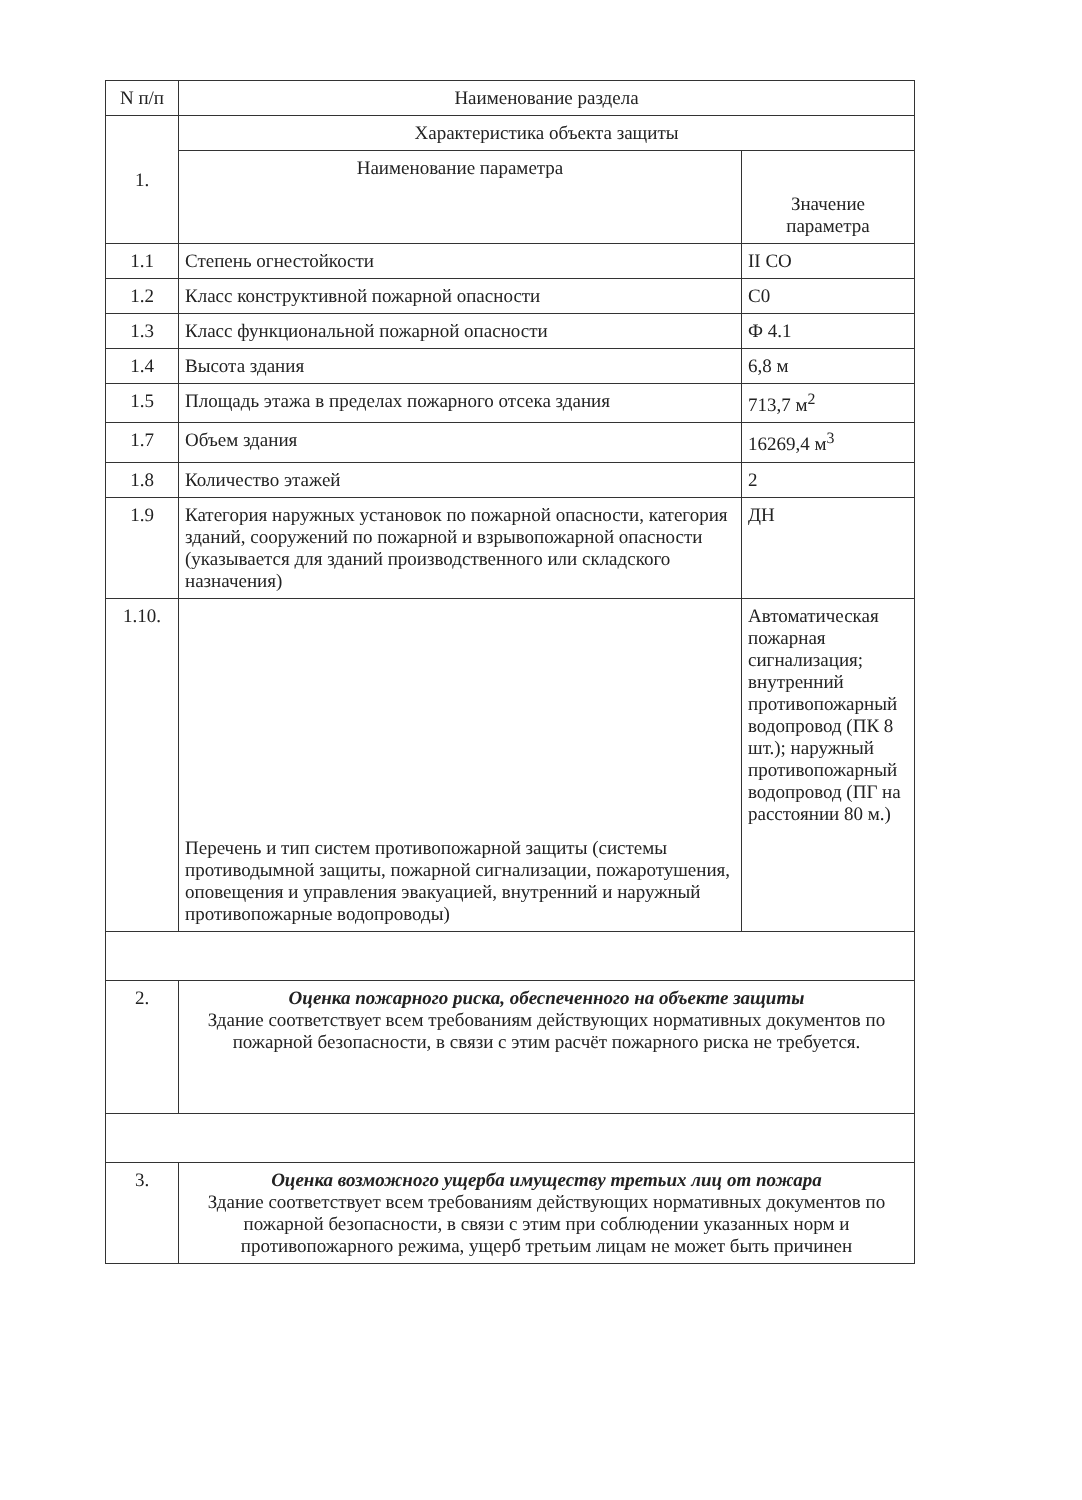| N п/п | Наименование раздела | |
| --- | --- | --- |
| 1. | Характеристика объекта защиты | |
| | Наименование параметра | Значение параметра |
| 1.1 | Степень огнестойкости | II CO |
| 1.2 | Класс конструктивной пожарной опасности | С0 |
| 1.3 | Класс функциональной пожарной опасности | Ф 4.1 |
| 1.4 | Высота здания | 6,8 м |
| 1.5 | Площадь этажа в пределах пожарного отсека здания | 713,7 м<sup>2</sup> |
| 1.7 | Объем здания | 16269,4 м<sup>3</sup> |
| 1.8 | Количество этажей | 2 |
| 1.9 | Категория наружных установок по пожарной опасности, категория зданий, сооружений по пожарной и взрывопожарной опасности (указывается для зданий производственного или складского назначения) | ДН |
| 1.10. | Перечень и тип систем противопожарной защиты (системы противодымной защиты, пожарной сигнализации, пожаротушения, оповещения и управления эвакуацией, внутренний и наружный противопожарные водопроводы) | Автоматическая пожарная сигнализация; внутренний противопожарный водопровод (ПК 8 шт.); наружный противопожарный водопровод (ПГ на расстоянии 80 м.) |
| 2. | Оценка пожарного риска, обеспеченного на объекте защиты Здание соответствует всем требованиям действующих нормативных документов по пожарной безопасности, в связи с этим расчёт пожарного риска не требуется. | |
| 3. | Оценка возможного ущерба имуществу третьих лиц от пожара Здание соответствует всем требованиям действующих нормативных документов по пожарной безопасности, в связи с этим при соблюдении указанных норм и противопожарного режима, ущерб третьим лицам не может быть причинен | |